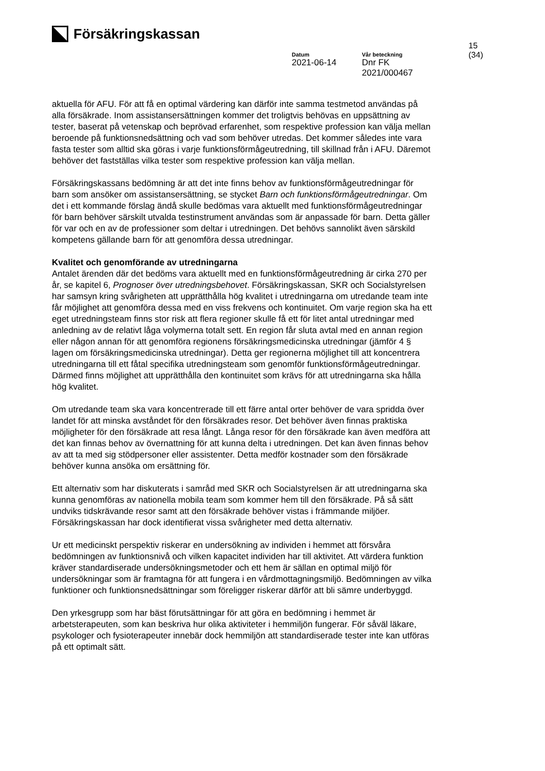Försäkringskassan
15 (34)
Datum
2021-06-14
Vår beteckning
Dnr FK 2021/000467
aktuella för AFU. För att få en optimal värdering kan därför inte samma testmetod användas på alla försäkrade. Inom assistansersättningen kommer det troligtvis behövas en uppsättning av tester, baserat på vetenskap och beprövad erfarenhet, som respektive profession kan välja mellan beroende på funktionsnedsättning och vad som behöver utredas. Det kommer således inte vara fasta tester som alltid ska göras i varje funktionsförmågeutredning, till skillnad från i AFU. Däremot behöver det fastställas vilka tester som respektive profession kan välja mellan.
Försäkringskassans bedömning är att det inte finns behov av funktionsförmågeutredningar för barn som ansöker om assistansersättning, se stycket Barn och funktionsförmågeutredningar. Om det i ett kommande förslag ändå skulle bedömas vara aktuellt med funktionsförmågeutredningar för barn behöver särskilt utvalda testinstrument användas som är anpassade för barn. Detta gäller för var och en av de professioner som deltar i utredningen. Det behövs sannolikt även särskild kompetens gällande barn för att genomföra dessa utredningar.
Kvalitet och genomförande av utredningarna
Antalet ärenden där det bedöms vara aktuellt med en funktionsförmågeutredning är cirka 270 per år, se kapitel 6, Prognoser över utredningsbehovet. Försäkringskassan, SKR och Socialstyrelsen har samsyn kring svårigheten att upprätthålla hög kvalitet i utredningarna om utredande team inte får möjlighet att genomföra dessa med en viss frekvens och kontinuitet. Om varje region ska ha ett eget utredningsteam finns stor risk att flera regioner skulle få ett för litet antal utredningar med anledning av de relativt låga volymerna totalt sett. En region får sluta avtal med en annan region eller någon annan för att genomföra regionens försäkringsmedicinska utredningar (jämför 4 § lagen om försäkringsmedicinska utredningar). Detta ger regionerna möjlighet till att koncentrera utredningarna till ett fåtal specifika utredningsteam som genomför funktionsförmågeutredningar. Därmed finns möjlighet att upprätthålla den kontinuitet som krävs för att utredningarna ska hålla hög kvalitet.
Om utredande team ska vara koncentrerade till ett färre antal orter behöver de vara spridda över landet för att minska avståndet för den försäkrades resor. Det behöver även finnas praktiska möjligheter för den försäkrade att resa långt. Långa resor för den försäkrade kan även medföra att det kan finnas behov av övernattning för att kunna delta i utredningen. Det kan även finnas behov av att ta med sig stödpersoner eller assistenter. Detta medför kostnader som den försäkrade behöver kunna ansöka om ersättning för.
Ett alternativ som har diskuterats i samråd med SKR och Socialstyrelsen är att utredningarna ska kunna genomföras av nationella mobila team som kommer hem till den försäkrade. På så sätt undviks tidskrävande resor samt att den försäkrade behöver vistas i främmande miljöer. Försäkringskassan har dock identifierat vissa svårigheter med detta alternativ.
Ur ett medicinskt perspektiv riskerar en undersökning av individen i hemmet att försvåra bedömningen av funktionsnivå och vilken kapacitet individen har till aktivitet. Att värdera funktion kräver standardiserade undersökningsmetoder och ett hem är sällan en optimal miljö för undersökningar som är framtagna för att fungera i en vårdmottagningsmiljö. Bedömningen av vilka funktioner och funktionsnedsättningar som föreligger riskerar därför att bli sämre underbyggd.
Den yrkesgrupp som har bäst förutsättningar för att göra en bedömning i hemmet är arbetsterapeuten, som kan beskriva hur olika aktiviteter i hemmiljön fungerar. För såväl läkare, psykologer och fysioterapeuter innebär dock hemmiljön att standardiserade tester inte kan utföras på ett optimalt sätt.